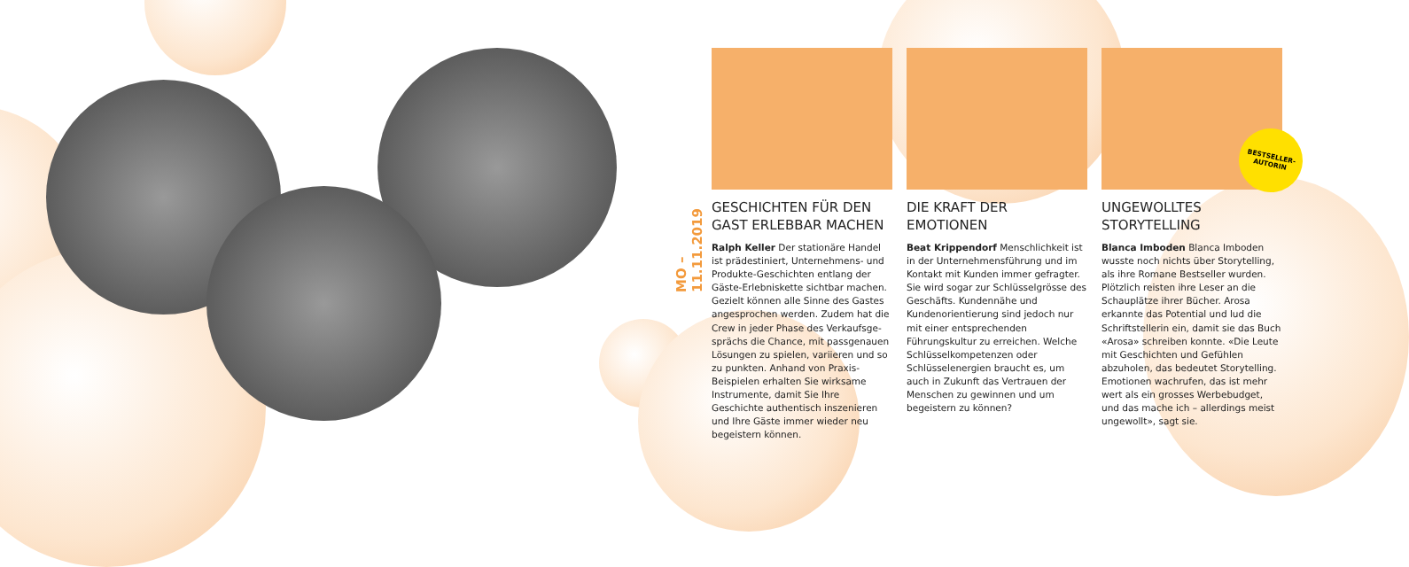MO – 11.11.2019
GESCHICHTEN FÜR DEN GAST ERLEBBAR MACHEN
Ralph Keller Der stationäre Handel ist prädestiniert, Unternehmens- und Produkte-Geschichten entlang der Gäste-Erlebniskette sichtbar machen. Gezielt können alle Sinne des Gastes angesprochen werden. Zudem hat die Crew in jeder Phase des Verkaufsge­sprächs die Chance, mit passgenauen Lösungen zu spielen, variieren und so zu punkten. Anhand von Praxis-Beispielen erhalten Sie wirksame Instrumente, damit Sie Ihre Geschichte authentisch inszenieren und Ihre Gäste immer wieder neu begeistern können.
DIE KRAFT DER EMOTIONEN
Beat Krippendorf Menschlichkeit ist in der Unternehmensführung und im Kontakt mit Kunden immer gefragter. Sie wird sogar zur Schlüsselgrösse des Geschäfts. Kundennähe und Kundenori­entierung sind jedoch nur mit einer entsprechenden Führungskultur zu erreichen. Welche Schlüsselkompeten­zen oder Schlüsselenergien braucht es, um auch in Zukunft das Vertrauen der Menschen zu gewinnen und um begeis­tern zu können?
UNGEWOLLTES STORYTELLING
Blanca Imboden Blanca Imboden wusste noch nichts über Storytelling, als ihre Romane Bestseller wurden. Plötzlich reisten ihre Leser an die Schauplätze ihrer Bücher. Arosa erkannte das Potential und lud die Schriftstellerin ein, damit sie das Buch «Arosa» schreiben konnte. «Die Leute mit Geschichten und Gefühlen abzuholen, das bedeutet Storytelling. Emotionen wachrufen, das ist mehr wert als ein grosses Werbebud­get, und das mache ich – allerdings meist ungewollt», sagt sie.
BESTSELLER-
AUTORIN